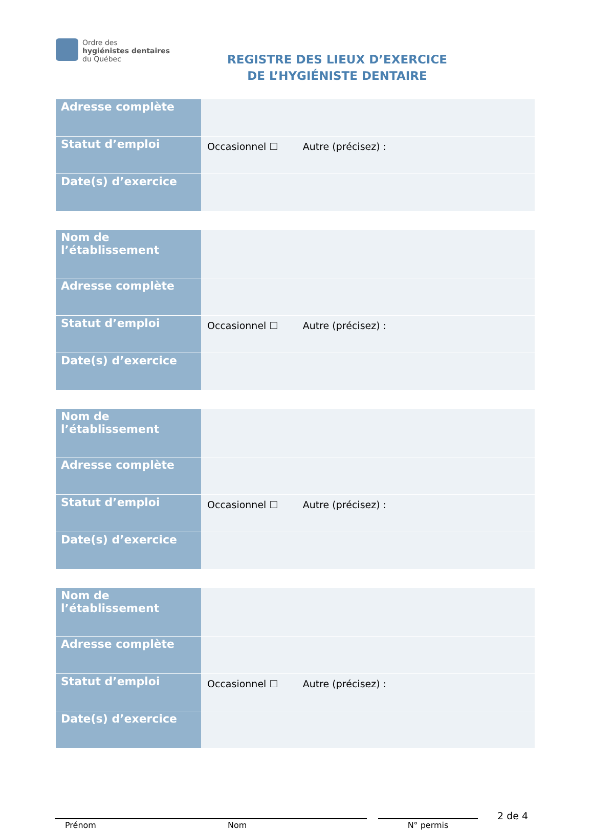Ordre des
hygiénistes dentaires
du Québec
REGISTRE DES LIEUX D’EXERCICE
DE L’HYGIÉNISTE DENTAIRE
| Adresse complète | |
| Statut d’emploi | Occasionnel ☐ Autre (précisez) : |
| Date(s) d’exercice | |
| Nom de l’établissement | |
| Adresse complète | |
| Statut d’emploi | Occasionnel ☐ Autre (précisez) : |
| Date(s) d’exercice | |
| Nom de l’établissement | |
| Adresse complète | |
| Statut d’emploi | Occasionnel ☐ Autre (précisez) : |
| Date(s) d’exercice | |
| Nom de l’établissement | |
| Adresse complète | |
| Statut d’emploi | Occasionnel ☐ Autre (précisez) : |
| Date(s) d’exercice | |
Prénom Nom N° permis
2 de 4